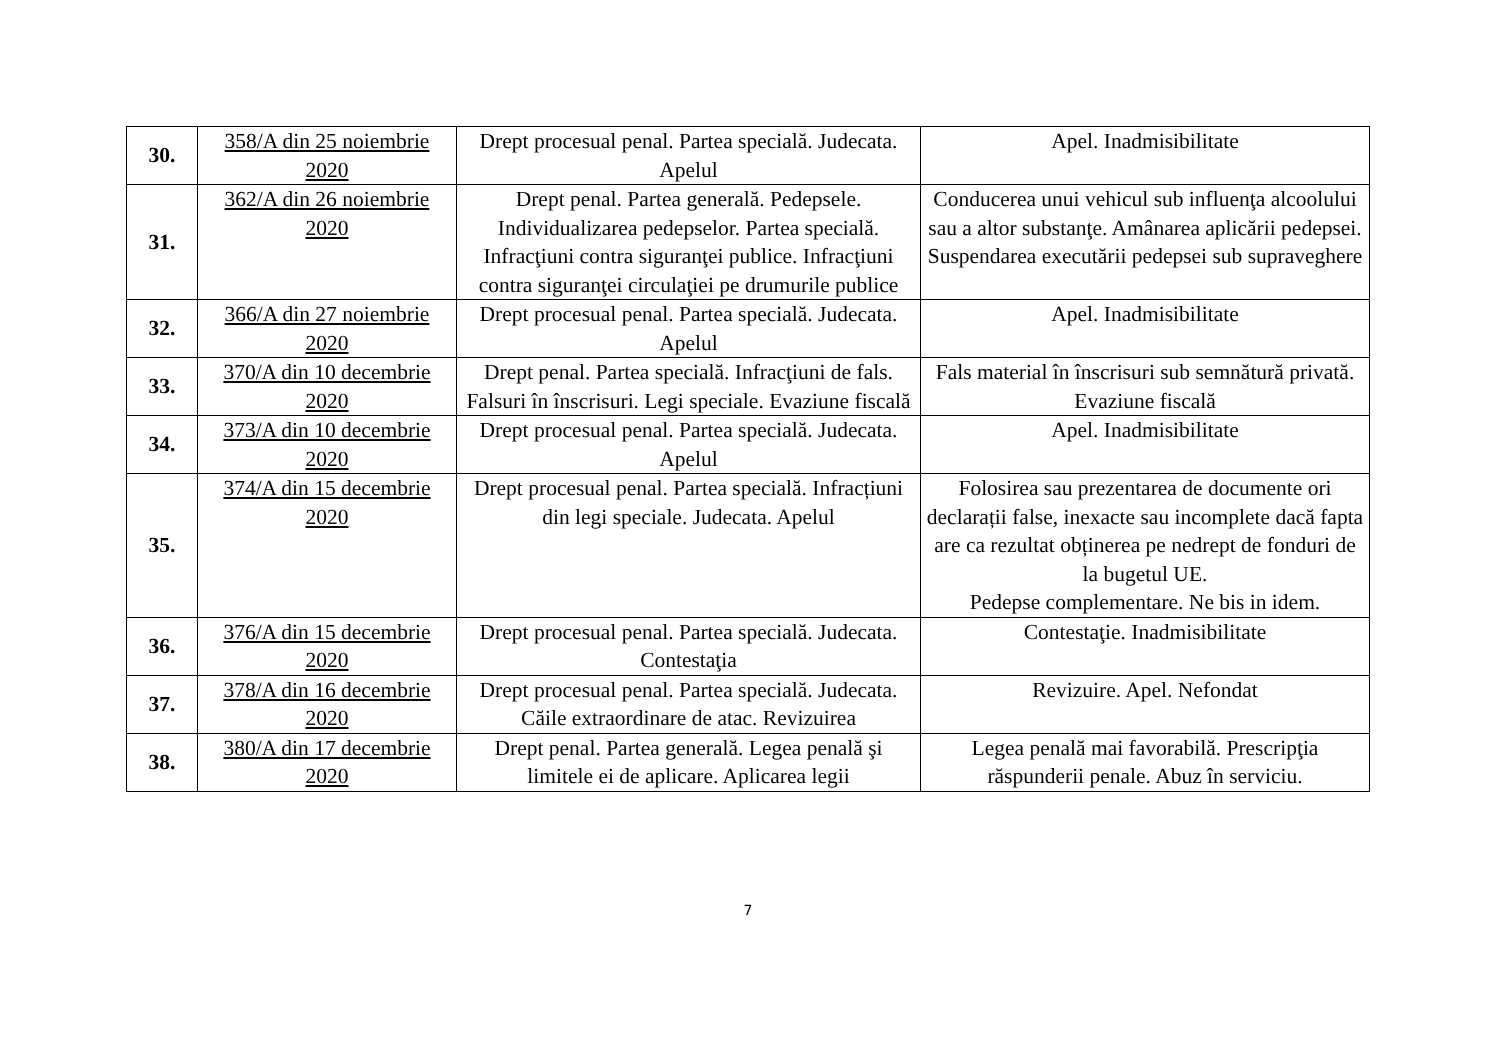| 30. | 358/A din 25 noiembrie 2020 | Drept procesual penal. Partea specială. Judecata. Apelul | Apel. Inadmisibilitate |
| 31. | 362/A din 26 noiembrie 2020 | Drept penal. Partea generală. Pedepsele. Individualizarea pedepselor. Partea specială. Infracţiuni contra siguranţei publice. Infracţiuni contra siguranţei circulaţiei pe drumurile publice | Conducerea unui vehicul sub influenţa alcoolului sau a altor substanţe. Amânarea aplicării pedepsei. Suspendarea executării pedepsei sub supraveghere |
| 32. | 366/A din 27 noiembrie 2020 | Drept procesual penal. Partea specială. Judecata. Apelul | Apel. Inadmisibilitate |
| 33. | 370/A din 10 decembrie 2020 | Drept penal. Partea specială. Infracţiuni de fals. Falsuri în înscrisuri. Legi speciale. Evaziune fiscală | Fals material în înscrisuri sub semnătură privată. Evaziune fiscală |
| 34. | 373/A din 10 decembrie 2020 | Drept procesual penal. Partea specială. Judecata. Apelul | Apel. Inadmisibilitate |
| 35. | 374/A din 15 decembrie 2020 | Drept procesual penal. Partea specială. Infracțiuni din legi speciale. Judecata. Apelul | Folosirea sau prezentarea de documente ori declarații false, inexacte sau incomplete dacă fapta are ca rezultat obținerea pe nedrept de fonduri de la bugetul UE. Pedepse complementare. Ne bis in idem. |
| 36. | 376/A din 15 decembrie 2020 | Drept procesual penal. Partea specială. Judecata. Contestaţia | Contestaţie. Inadmisibilitate |
| 37. | 378/A din 16 decembrie 2020 | Drept procesual penal. Partea specială. Judecata. Căile extraordinare de atac. Revizuirea | Revizuire. Apel. Nefondat |
| 38. | 380/A din 17 decembrie 2020 | Drept penal. Partea generală. Legea penală şi limitele ei de aplicare. Aplicarea legii | Legea penală mai favorabilă. Prescripţia răspunderii penale. Abuz în serviciu. |
7